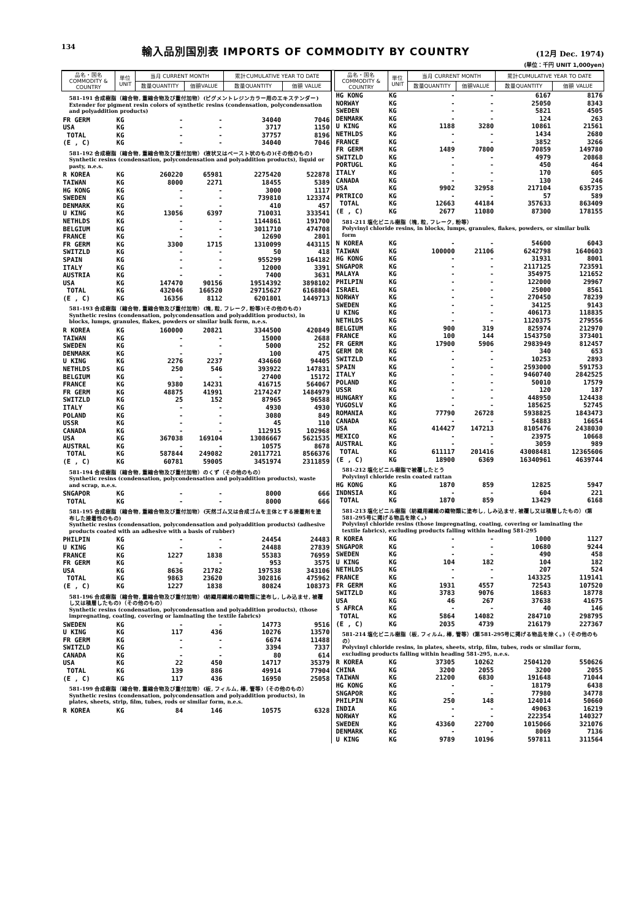134 輸入品別国別表 IMPORTS OF COMMODITY BY COUNTRY (12月 Dec. 1974)
(単位：千円 UNIT 1,000yen)
| 品名・国名 COMMODITY & COUNTRY | 単位 UNIT | 当月 CURRENT MONTH | | 累計CUMULATIVE YEAR TO DATE | |
| --- | --- | --- | --- | --- | --- |
| | | 数量QUANTITY | 価額VALUE | 数量QUANTITY | 価額 VALUE |
| 581-191 合成樹脂（縮合物, 重縮合物及び重付加物）(ピグメントレジンカラー用のエキステンダー) Extender for pigment resin colors of synthetic resins (condensation, polycondensation and polyaddition products) | | | | | |
| FR GERM | KG | - | - | 34040 | 7046 |
| USA | KG | - | - | 3717 | 1150 |
| TOTAL | KG | - | - | 37757 | 8196 |
| (E , C) | KG | - | - | 34040 | 7046 |
| 581-192 合成樹脂（縮合物, 重縮合物及び重付加物）(液状又はペースト状のもの)(その他のもの) Synthetic resins (condensation, polycondensation and polyaddition products), liquid or pasty, n.e.s. | | | | | |
| R KOREA | KG | 260220 | 65981 | 2275420 | 522878 |
| TAIWAN | KG | 8000 | 2271 | 18455 | 5389 |
| HG KONG | KG | - | - | 3000 | 1117 |
| SWEDEN | KG | - | - | 739810 | 123374 |
| DENMARK | KG | - | - | 410 | 457 |
| U KING | KG | 13056 | 6397 | 710031 | 333541 |
| NETHLDS | KG | - | - | 1144861 | 191700 |
| BELGIUM | KG | - | - | 3011710 | 474708 |
| FRANCE | KG | - | - | 12690 | 2801 |
| FR GERM | KG | 3300 | 1715 | 1310099 | 443115 |
| SWITZLD | KG | - | - | 50 | 418 |
| SPAIN | KG | - | - | 955299 | 164182 |
| ITALY | KG | - | - | 12000 | 3391 |
| AUSTRIA | KG | - | - | 7400 | 3631 |
| USA | KG | 147470 | 90156 | 19514392 | 3898102 |
| TOTAL | KG | 432046 | 166520 | 29715627 | 6168804 |
| (E , C) | KG | 16356 | 8112 | 6201801 | 1449713 |
| 581-193 合成樹脂（縮合物, 重縮合物及び重付加物）(塊, 粒, フレーク, 粉等)(その他のもの) Synthetic resins (condensation, polycondensation and polyaddition products), in blocks, lumps, granules, flakes, powders or similar bulk form, n.e.s. | | | | | |
| R KOREA | KG | 160000 | 20821 | 3344500 | 420849 |
| TAIWAN | KG | - | - | 15000 | 2688 |
| SWEDEN | KG | - | - | 5000 | 252 |
| DENMARK | KG | - | - | 100 | 475 |
| U KING | KG | 2276 | 2237 | 434660 | 94405 |
| NETHLDS | KG | 250 | 546 | 393922 | 147831 |
| BELGIUM | KG | - | - | 27400 | 15172 |
| FRANCE | KG | 9380 | 14231 | 416715 | 564067 |
| FR GERM | KG | 48875 | 41991 | 2174247 | 1484979 |
| SWITZLD | KG | 25 | 152 | 87965 | 96588 |
| ITALY | KG | - | - | 4930 | 4930 |
| POLAND | KG | - | - | 3080 | 849 |
| USSR | KG | - | - | 45 | 110 |
| CANADA | KG | - | - | 112915 | 102968 |
| USA | KG | 367038 | 169104 | 13086667 | 5621535 |
| AUSTRAL | KG | - | - | 10575 | 8678 |
| TOTAL | KG | 587844 | 249082 | 20117721 | 8566376 |
| (E , C) | KG | 60781 | 59005 | 3451974 | 2311859 |
| 581-194 合成樹脂（縮合物, 重縮合物及び重付加物）のくず（その他のもの） Synthetic resins (condensation, polycondensation and polyaddition products), waste and scrap, n.e.s. | | | | | |
| SNGAPOR | KG | - | - | 8000 | 666 |
| TOTAL | KG | - | - | 8000 | 666 |
| 581-195 合成樹脂（縮合物, 重縮合物及び重付加物）(天然ゴム又は合成ゴムを主体とする接着剤を塗布した接着性のもの) Synthetic resins (condensation, polycondensation and polyaddition products) (adhesive products coated with an adhesive with a basis of rubber) | | | | | |
| PHILPIN | KG | - | - | 24454 | 24483 |
| U KING | KG | - | - | 24488 | 27839 |
| FRANCE | KG | 1227 | 1838 | 55383 | 76959 |
| FR GERM | KG | - | - | 953 | 3575 |
| USA | KG | 8636 | 21782 | 197538 | 343106 |
| TOTAL | KG | 9863 | 23620 | 302816 | 475962 |
| (E , C) | KG | 1227 | 1838 | 80824 | 108373 |
| 581-196 合成樹脂（縮合物, 重縮合物及び重付加物）(紡織用繊維の織物類に塗布し, しみ込ませ, 被覆し又は積層したもの)（その他のもの） Synthetic resins (condensation, polycondensation and polyaddition products), (those impregnating, coating, covering or laminating the textile fabrics) | | | | | |
| SWEDEN | KG | - | - | 14773 | 9516 |
| U KING | KG | 117 | 436 | 10276 | 13570 |
| FR GERM | KG | - | - | 6674 | 11488 |
| SWITZLD | KG | - | - | 3394 | 7337 |
| CANADA | KG | - | - | 80 | 614 |
| USA | KG | 22 | 450 | 14717 | 35379 |
| TOTAL | KG | 139 | 886 | 49914 | 77904 |
| (E , C) | KG | 117 | 436 | 16950 | 25058 |
| 581-199 合成樹脂（縮合物, 重縮合物及び重付加物）(板, フィルム, 棒, 管等)（その他のもの） Synthetic resins (condensation, polycondensation and polyaddition products), in plates, sheets, strip, film, tubes, rods or similar form, n.e.s. | | | | | |
| R KOREA | KG | 84 | 146 | 10575 | 6328 |
| 品名・国名 COMMODITY & COUNTRY | 単位 UNIT | 当月 CURRENT MONTH | | 累計CUMULATIVE YEAR TO DATE | |
| --- | --- | --- | --- | --- | --- |
| | | 数量QUANTITY | 価額VALUE | 数量QUANTITY | 価額 VALUE |
| HG KONG | KG | - | - | 6167 | 8176 |
| NORWAY | KG | - | - | 25050 | 8343 |
| SWEDEN | KG | - | - | 5821 | 4505 |
| DENMARK | KG | - | - | 124 | 263 |
| U KING | KG | 1188 | 3280 | 10861 | 21561 |
| NETHLDS | KG | - | - | 1434 | 2680 |
| FRANCE | KG | - | - | 3852 | 3266 |
| FR GERM | KG | 1489 | 7800 | 70859 | 149780 |
| SWITZLD | KG | - | - | 4979 | 20868 |
| PORTUGL | KG | - | - | 450 | 464 |
| ITALY | KG | - | - | 170 | 605 |
| CANADA | KG | - | - | 130 | 246 |
| USA | KG | 9902 | 32958 | 217104 | 635735 |
| PRTRICO | KG | - | - | 57 | 589 |
| TOTAL | KG | 12663 | 44184 | 357633 | 863409 |
| (E , C) | KG | 2677 | 11080 | 87300 | 178155 |
| 581-211 塩化ビニル樹脂（塊, 粒, フレーク, 粉等） Polyvinyl chloride resins, in blocks, lumps, granules, flakes, powders, or similar bulk form | | | | | |
| N KOREA | KG | - | - | 54600 | 6043 |
| TAIWAN | KG | 100000 | 21106 | 6242798 | 1640603 |
| HG KONG | KG | - | - | 31931 | 8001 |
| SNGAPOR | KG | - | - | 2117125 | 723591 |
| MALAYA | KG | - | - | 354975 | 121652 |
| PHILPIN | KG | - | - | 122000 | 29967 |
| ISRAEL | KG | - | - | 25000 | 8561 |
| NORWAY | KG | - | - | 270450 | 78239 |
| SWEDEN | KG | - | - | 34125 | 9143 |
| U KING | KG | - | - | 406173 | 118835 |
| NETHLDS | KG | - | - | 1120375 | 279556 |
| BELGIUM | KG | 900 | 319 | 825974 | 212970 |
| FRANCE | KG | 100 | 144 | 1543750 | 373401 |
| FR GERM | KG | 17900 | 5906 | 2983949 | 812457 |
| GERM DR | KG | - | - | 340 | 653 |
| SWITZLD | KG | - | - | 10253 | 2893 |
| SPAIN | KG | - | - | 2593000 | 591753 |
| ITALY | KG | - | - | 9460740 | 2842525 |
| POLAND | KG | - | - | 50010 | 17579 |
| USSR | KG | - | - | 120 | 187 |
| HUNGARY | KG | - | - | 448950 | 124438 |
| YUGOSLV | KG | - | - | 185625 | 52745 |
| ROMANIA | KG | 77790 | 26728 | 5938825 | 1843473 |
| CANADA | KG | - | - | 54883 | 16654 |
| USA | KG | 414427 | 147213 | 8105476 | 2438030 |
| MEXICO | KG | - | - | 23975 | 10668 |
| AUSTRAL | KG | - | - | 3059 | 989 |
| TOTAL | KG | 611117 | 201416 | 43008481 | 12365606 |
| (E , C) | KG | 18900 | 6369 | 16340961 | 4639744 |
| 581-212 塩化ビニル樹脂で被覆したとう Polyvinyl chloride resin coated rattan | | | | | |
| HG KONG | KG | 1870 | 859 | 12825 | 5947 |
| INDNSIA | KG | - | - | 604 | 221 |
| TOTAL | KG | 1870 | 859 | 13429 | 6168 |
| 581-213 塩化ビニル樹脂（紡織用繊維の織物類に塗布し, しみ込ませ, 被覆し又は積層したもの）(第581-295号に掲げる物品を除く。) Polyvinyl chloride resins (those impregnating, coating, covering or laminating the textile fabrics), excluding products falling within heading 581-295 | | | | | |
| R KOREA | KG | - | - | 1000 | 1127 |
| SNGAPOR | KG | - | - | 10680 | 9244 |
| SWEDEN | KG | - | - | 490 | 458 |
| U KING | KG | 104 | 182 | 104 | 182 |
| NETHLDS | KG | - | - | 207 | 524 |
| FRANCE | KG | - | - | 143325 | 119141 |
| FR GERM | KG | 1931 | 4557 | 72543 | 107520 |
| SWITZLD | KG | 3783 | 9076 | 18683 | 18778 |
| USA | KG | 46 | 267 | 37638 | 41675 |
| S AFRCA | KG | - | - | 40 | 146 |
| TOTAL | KG | 5864 | 14082 | 284710 | 298795 |
| (E , C) | KG | 2035 | 4739 | 216179 | 227367 |
| 581-214 塩化ビニル樹脂（板, フィルム, 棒, 管等）(第581-295号に掲げる物品を除く。)（その他のもの） Polyvinyl chloride resins, in plates, sheets, strip, film, tubes, rods or similar form, excluding products falling within heading 581-295, n.e.s. | | | | | |
| R KOREA | KG | 37305 | 10262 | 2504120 | 550626 |
| CHINA | KG | 3200 | 2055 | 3200 | 2055 |
| TAIWAN | KG | 21200 | 6830 | 191648 | 71044 |
| HG KONG | KG | - | - | 18179 | 6438 |
| SNGAPOR | KG | - | - | 77980 | 34778 |
| PHILPIN | KG | 250 | 148 | 124014 | 50660 |
| INDIA | KG | - | - | 49063 | 16219 |
| NORWAY | KG | - | - | 222354 | 140327 |
| SWEDEN | KG | 43360 | 22700 | 1015066 | 321076 |
| DENMARK | KG | - | - | 8069 | 7136 |
| U KING | KG | 9789 | 10196 | 597811 | 311564 |